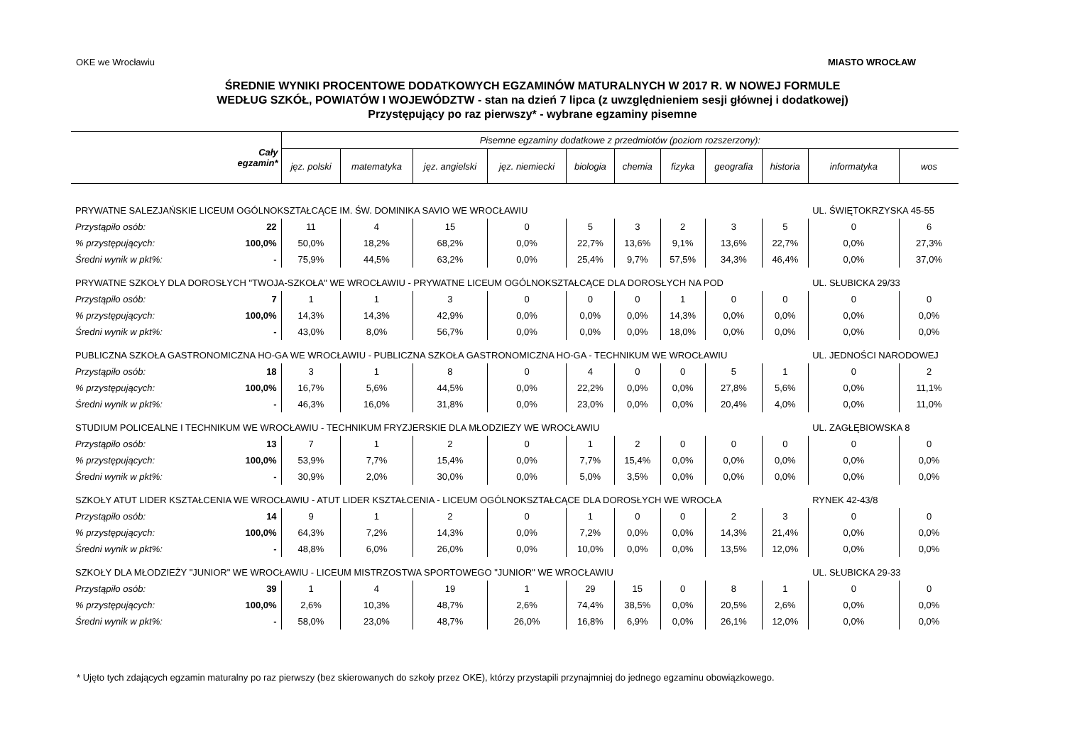OKE we Wrocławiu MIASTO WROCŁAW
ŚREDNIE WYNIKI PROCENTOWE DODATKOWYCH EGZAMINÓW MATURALNYCH W 2017 R. W NOWEJ FORMULE
WEDŁUG SZKÓŁ, POWIATÓW I WOJEWÓDZTW - stan na dzień 7 lipca (z uwzględnieniem sesji głównej i dodatkowej)
Przystępujący po raz pierwszy* - wybrane egzaminy pisemne
| Cały egzamin* | | Pisemne egzaminy dodatkowe z przedmiotów (poziom rozszerzony): | | | | | | | | | | |
| --- | --- | --- | --- | --- | --- | --- | --- | --- | --- | --- | --- | --- |
| | | jęz. polski | matematyka | jęz. angielski | jęz. niemiecki | biologia | chemia | fizyka | geografia | historia | informatyka | wos |
| PRYWATNE SALEZJAŃSKIE LICEUM OGÓLNOKSZTAŁCĄCE IM. ŚW. DOMINIKA SAVIO WE WROCŁAWIU | | | | | | | | | | | UL. ŚWIĘTOKRZYSKA 45-55 | |
| Przystąpiło osób: | 22 | 11 | 4 | 15 | 0 | 5 | 3 | 2 | 3 | 5 | 0 | 6 |
| % przystępujących: | 100,0% | 50,0% | 18,2% | 68,2% | 0,0% | 22,7% | 13,6% | 9,1% | 13,6% | 22,7% | 0,0% | 27,3% |
| Średni wynik w pkt%: | - | 75,9% | 44,5% | 63,2% | 0,0% | 25,4% | 9,7% | 57,5% | 34,3% | 46,4% | 0,0% | 37,0% |
| PRYWATNE SZKOŁY DLA DOROSŁYCH "TWOJA-SZKOŁA" WE WROCŁAWIU - PRYWATNE LICEUM OGÓLNOKSZTAŁCĄCE DLA DOROSŁYCH NA POD | | | | | | | | | | | UL. SŁUBICKA 29/33 | |
| Przystąpiło osób: | 7 | 1 | 1 | 3 | 0 | 0 | 0 | 1 | 0 | 0 | 0 | 0 |
| % przystępujących: | 100,0% | 14,3% | 14,3% | 42,9% | 0,0% | 0,0% | 0,0% | 14,3% | 0,0% | 0,0% | 0,0% | 0,0% |
| Średni wynik w pkt%: | - | 43,0% | 8,0% | 56,7% | 0,0% | 0,0% | 0,0% | 18,0% | 0,0% | 0,0% | 0,0% | 0,0% |
| PUBLICZNA SZKOŁA GASTRONOMICZNA HO-GA WE WROCŁAWIU - PUBLICZNA SZKOŁA GASTRONOMICZNA HO-GA - TECHNIKUM WE WROCŁAWIU | | | | | | | | | | | UL. JEDNOŚCI NARODOWEJ | |
| Przystąpiło osób: | 18 | 3 | 1 | 8 | 0 | 4 | 0 | 0 | 5 | 1 | 0 | 2 |
| % przystępujących: | 100,0% | 16,7% | 5,6% | 44,5% | 0,0% | 22,2% | 0,0% | 0,0% | 27,8% | 5,6% | 0,0% | 11,1% |
| Średni wynik w pkt%: | - | 46,3% | 16,0% | 31,8% | 0,0% | 23,0% | 0,0% | 0,0% | 20,4% | 4,0% | 0,0% | 11,0% |
| STUDIUM POLICEALNE I TECHNIKUM WE WROCŁAWIU - TECHNIKUM FRYZJERSKIE DLA MŁODZIEZY WE WROCŁAWIU | | | | | | | | | | | UL. ZAGŁĘBIOWSKA 8 | |
| Przystąpiło osób: | 13 | 7 | 1 | 2 | 0 | 1 | 2 | 0 | 0 | 0 | 0 | 0 |
| % przystępujących: | 100,0% | 53,9% | 7,7% | 15,4% | 0,0% | 7,7% | 15,4% | 0,0% | 0,0% | 0,0% | 0,0% | 0,0% |
| Średni wynik w pkt%: | - | 30,9% | 2,0% | 30,0% | 0,0% | 5,0% | 3,5% | 0,0% | 0,0% | 0,0% | 0,0% | 0,0% |
| SZKOŁY ATUT LIDER KSZTAŁCENIA WE WROCŁAWIU - ATUT LIDER KSZTAŁCENIA - LICEUM OGÓLNOKSZTAŁCĄCE DLA DOROSŁYCH WE WROCŁA | | | | | | | | | | | RYNEK 42-43/8 | |
| Przystąpiło osób: | 14 | 9 | 1 | 2 | 0 | 1 | 0 | 0 | 2 | 3 | 0 | 0 |
| % przystępujących: | 100,0% | 64,3% | 7,2% | 14,3% | 0,0% | 7,2% | 0,0% | 0,0% | 14,3% | 21,4% | 0,0% | 0,0% |
| Średni wynik w pkt%: | - | 48,8% | 6,0% | 26,0% | 0,0% | 10,0% | 0,0% | 0,0% | 13,5% | 12,0% | 0,0% | 0,0% |
| SZKOŁY DLA MŁODZIEŻY "JUNIOR" WE WROCŁAWIU - LICEUM MISTRZOSTWA SPORTOWEGO "JUNIOR" WE WROCŁAWIU | | | | | | | | | | | UL. SŁUBICKA 29-33 | |
| Przystąpiło osób: | 39 | 1 | 4 | 19 | 1 | 29 | 15 | 0 | 8 | 1 | 0 | 0 |
| % przystępujących: | 100,0% | 2,6% | 10,3% | 48,7% | 2,6% | 74,4% | 38,5% | 0,0% | 20,5% | 2,6% | 0,0% | 0,0% |
| Średni wynik w pkt%: | - | 58,0% | 23,0% | 48,7% | 26,0% | 16,8% | 6,9% | 0,0% | 26,1% | 12,0% | 0,0% | 0,0% |
* Ujęto tych zdających egzamin maturalny po raz pierwszy (bez skierowanych do szkoły przez OKE), którzy przystapili przynajmniej do jednego egzaminu obowiązkowego.